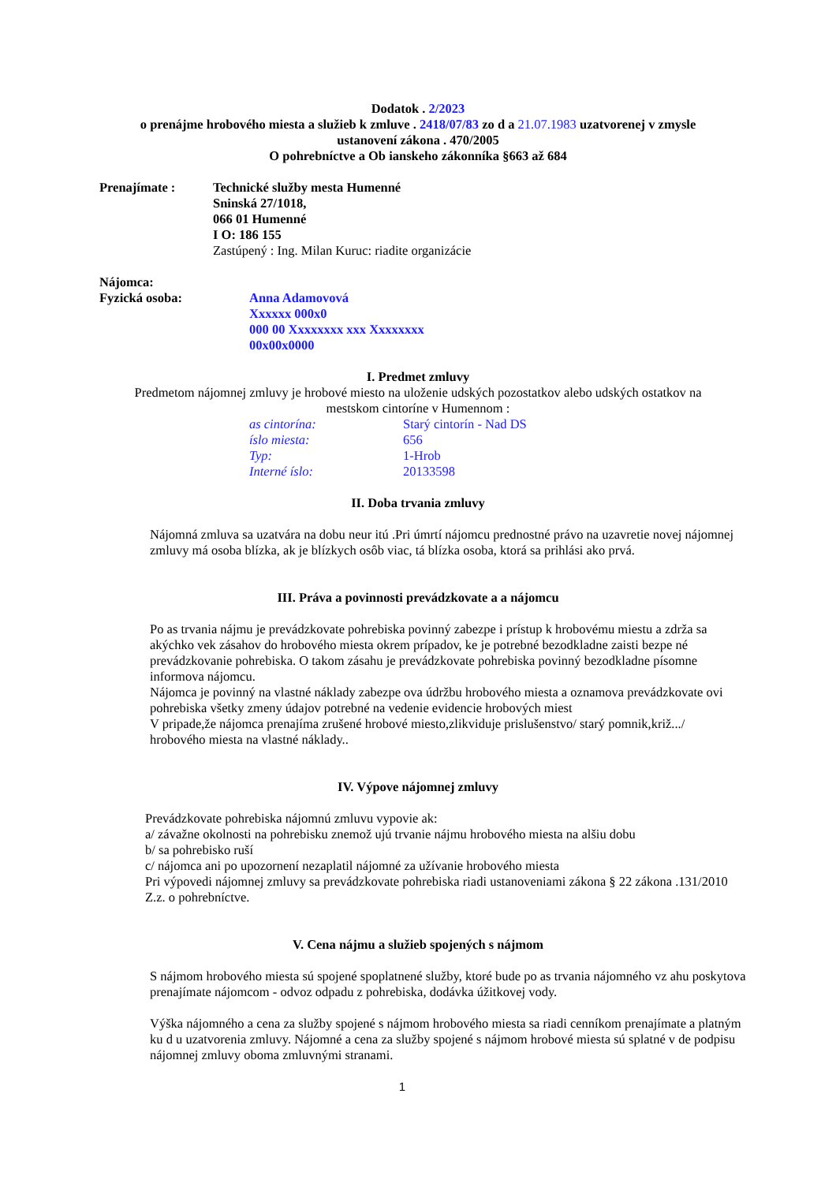Dodatok . 2/2023
o prenájme hrobového miesta a služieb k zmluve . 2418/07/83 zo d a 21.07.1983 uzatvorenej v zmysle
ustanovení zákona . 470/2005
O pohrebníctve a Ob ianskeho zákonníka §663 až 684
Prenajímate : Technické služby mesta Humenné
Sninská 27/1018,
066 01 Humenné
I O: 186 155
Zastúpený : Ing. Milan Kuruc: riadite organizácie
Nájomca:
Fyzická osoba: Anna Adamovová
Xxxxxx 000x0
000 00 Xxxxxxxx xxx Xxxxxxxx
00x00x0000
I. Predmet zmluvy
Predmetom nájomnej zmluvy je hrobové miesto na uloženie udských pozostatkov alebo udských ostatkov na
mestskom cintoríne v Humennom :
as cintorína: Starý cintorín - Nad DS
íslo miesta: 656
Typ: 1-Hrob
Interné íslo: 20133598
II. Doba trvania zmluvy
Nájomná zmluva sa uzatvára na dobu neur itú .Pri úmrtí nájomcu prednostné právo na uzavretie novej nájomnej zmluvy má osoba blízka, ak je blízkych osôb viac, tá blízka osoba, ktorá sa prihlási ako prvá.
III. Práva a povinnosti prevádzkovate a a nájomcu
Po as trvania nájmu je prevádzkovate pohrebiska povinný zabezpe i prístup k hrobovému miestu a zdrža sa akýchko vek zásahov do hrobového miesta okrem prípadov, ke je potrebné bezodkladne zaisti bezpe né prevádzkovanie pohrebiska. O takom zásahu je prevádzkovate pohrebiska povinný bezodkladne písomne informova nájomcu.
Nájomca je povinný na vlastné náklady zabezpe ova údržbu hrobového miesta a oznamova prevádzkovate ovi pohrebiska všetky zmeny údajov potrebné na vedenie evidencie hrobových miest
V pripade,že nájomca prenajíma zrušené hrobové miesto,zlikviduje prislušenstvo/ starý pomnik,križ.../ hrobového miesta na vlastné náklady..
IV. Výpove nájomnej zmluvy
Prevádzkovate pohrebiska nájomnú zmluvu vypovie ak:
a/ závažne okolnosti na pohrebisku znemož ujú trvanie nájmu hrobového miesta na alšiu dobu
b/ sa pohrebisko ruší
c/ nájomca ani po upozornení nezaplatil nájomné za užívanie hrobového miesta
Pri výpovedi nájomnej zmluvy sa prevádzkovate pohrebiska riadi ustanoveniami zákona § 22 zákona .131/2010 Z.z. o pohrebníctve.
V. Cena nájmu a služieb spojených s nájmom
S nájmom hrobového miesta sú spojené spoplatnené služby, ktoré bude po as trvania nájomného vz ahu poskytova prenajímate nájomcom - odvoz odpadu z pohrebiska, dodávka úžitkovej vody.
Výška nájomného a cena za služby spojené s nájmom hrobového miesta sa riadi cenníkom prenajímate a platným ku d u uzatvorenia zmluvy. Nájomné a cena za služby spojené s nájmom hrobové miesta sú splatné v de podpisu nájomnej zmluvy oboma zmluvnými stranami.
1